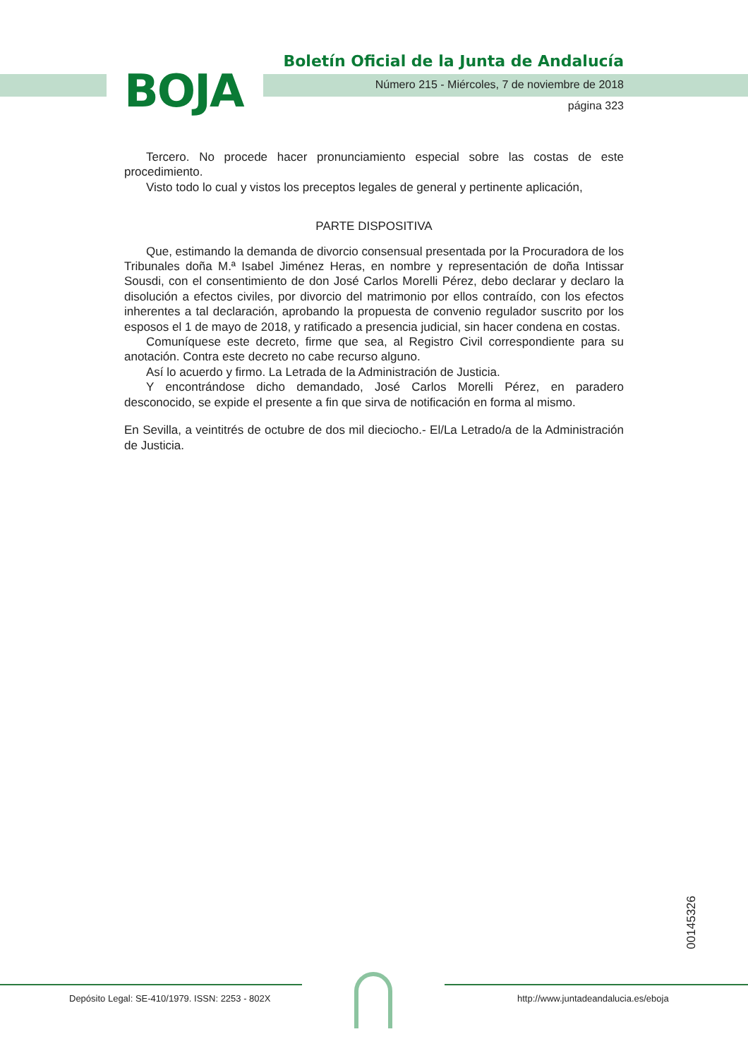BOJA
Boletín Oficial de la Junta de Andalucía
Número 215 - Miércoles, 7 de noviembre de 2018
página 323
Tercero. No procede hacer pronunciamiento especial sobre las costas de este procedimiento.
Visto todo lo cual y vistos los preceptos legales de general y pertinente aplicación,
PARTE DISPOSITIVA
Que, estimando la demanda de divorcio consensual presentada por la Procuradora de los Tribunales doña M.ª Isabel Jiménez Heras, en nombre y representación de doña Intissar Sousdi, con el consentimiento de don José Carlos Morelli Pérez, debo declarar y declaro la disolución a efectos civiles, por divorcio del matrimonio por ellos contraído, con los efectos inherentes a tal declaración, aprobando la propuesta de convenio regulador suscrito por los esposos el 1 de mayo de 2018, y ratificado a presencia judicial, sin hacer condena en costas.
Comuníquese este decreto, firme que sea, al Registro Civil correspondiente para su anotación. Contra este decreto no cabe recurso alguno.
Así lo acuerdo y firmo. La Letrada de la Administración de Justicia.
Y encontrándose dicho demandado, José Carlos Morelli Pérez, en paradero desconocido, se expide el presente a fin que sirva de notificación en forma al mismo.
En Sevilla, a veintitrés de octubre de dos mil dieciocho.- El/La Letrado/a de la Administración de Justicia.
00145326
Depósito Legal: SE-410/1979. ISSN: 2253 - 802X
http://www.juntadeandalucia.es/eboja